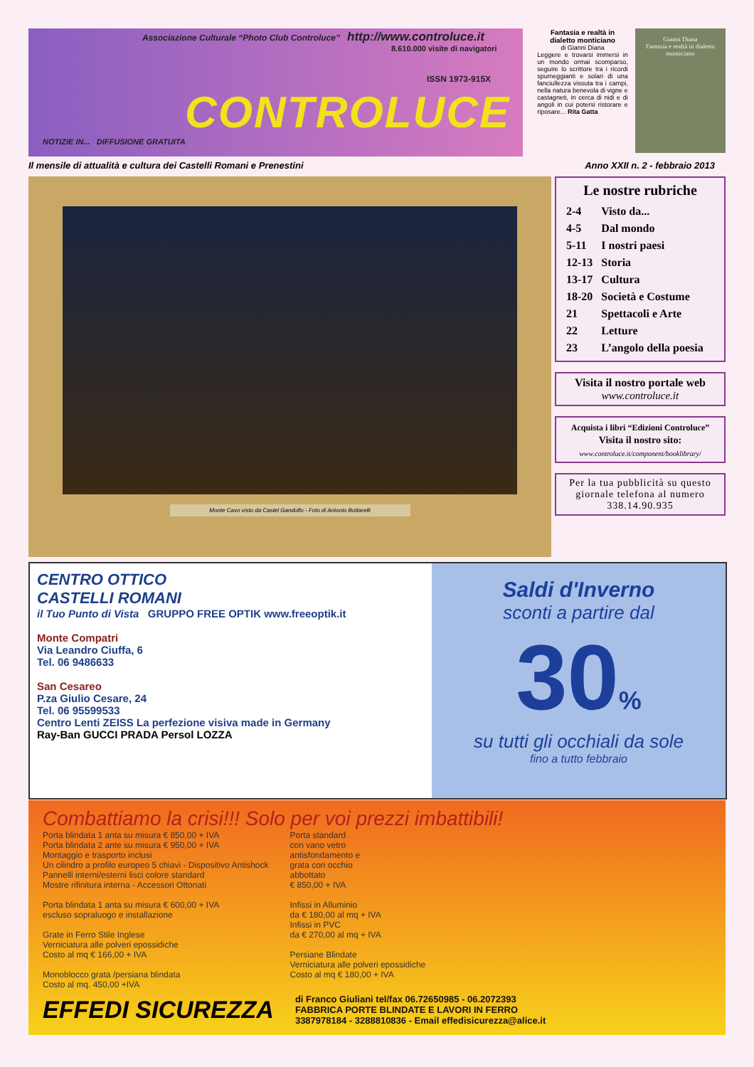Associazione Culturale “Photo Club Controluce” http://www.controluce.it
8.610.000 visite di navigatori
ISSN 1973-915X
CONTROLUCE
NOTIZIE IN... DIFFUSIONE GRATUITA
Fantasia e realtà in dialetto monticiano
di Gianni Diana
Leggere e trovarsi immersi in un mondo ormai scomparso, seguire lo scrittore tra i ricordi spumeggianti e solari di una fanciullezza vissuta tra i campi, nella natura benevola di vigne e castagneti, in cerca di nidi e di angoli in cui potersi ristorare e riposare... Rita Gatta
Gianni Diana
Fantasia e realtà in dialetto monticiano
Il mensile di attualità e cultura dei Castelli Romani e Prenestini Anno XXII n. 2 - febbraio 2013
Monte Cavo visto da Castel Gandolfo - Foto di Antonio Bottarelli
Le nostre rubriche
| 2-4 | Visto da... |
| 4-5 | Dal mondo |
| 5-11 | I nostri paesi |
| 12-13 | Storia |
| 13-17 | Cultura |
| 18-20 | Società e Costume |
| 21 | Spettacoli e Arte |
| 22 | Letture |
| 23 | L’angolo della poesia |
Visita il nostro portale web
www.controluce.it
Acquista i libri “Edizioni Controluce”
Visita il nostro sito:
www.controluce.it/component/booklibrary/
Per la tua pubblicità su questo giornale telefona al numero 338.14.90.935
CENTRO OTTICO
CASTELLI ROMANI
il Tuo Punto di Vista GRUPPO FREE OPTIK www.freeoptik.it
Monte Compatri
Via Leandro Ciuffa, 6
Tel. 06 9486633
San Cesareo
P.za Giulio Cesare, 24
Tel. 06 95599533
Centro Lenti ZEISS La perfezione visiva made in Germany
Ray-Ban GUCCI PRADA Persol LOZZA
Saldi d'Inverno
sconti a partire dal
30%
su tutti gli occhiali da sole
fino a tutto febbraio
Combattiamo la crisi!!! Solo per voi prezzi imbattibili!
Porta blindata 1 anta su misura € 850,00 + IVA
Porta blindata 2 ante su misura € 950,00 + IVA
Montaggio e trasporto inclusi
Un cilindro a profilo europeo 5 chiavi - Dispositivo Antishock
Pannelli interni/esterni lisci colore standard
Mostre rifinitura interna - Accessori Ottonati
Porta blindata 1 anta su misura € 600,00 + IVA
escluso sopraluogo e installazione
Grate in Ferro Stile Inglese
Verniciatura alle polveri epossidiche
Costo al mq € 166,00 + IVA
Monoblocco grata /persiana blindata
Costo al mq. 450,00 +IVA
Porta standard
con vano vetro
antisfondamento e
grata con occhio
abbottato
€ 850,00 + IVA
Infissi in Alluminio
da € 180,00 al mq + IVA
Infissi in PVC
da € 270,00 al mq + IVA
Persiane Blindate
Verniciatura alle polveri epossidiche
Costo al mq € 180,00 + IVA
EFFEDI SICUREZZA di Franco Giuliani tel/fax 06.72650985 - 06.2072393
FABBRICA PORTE BLINDATE E LAVORI IN FERRO
3387978184 - 3288810836 - Email effedisicurezza@alice.it